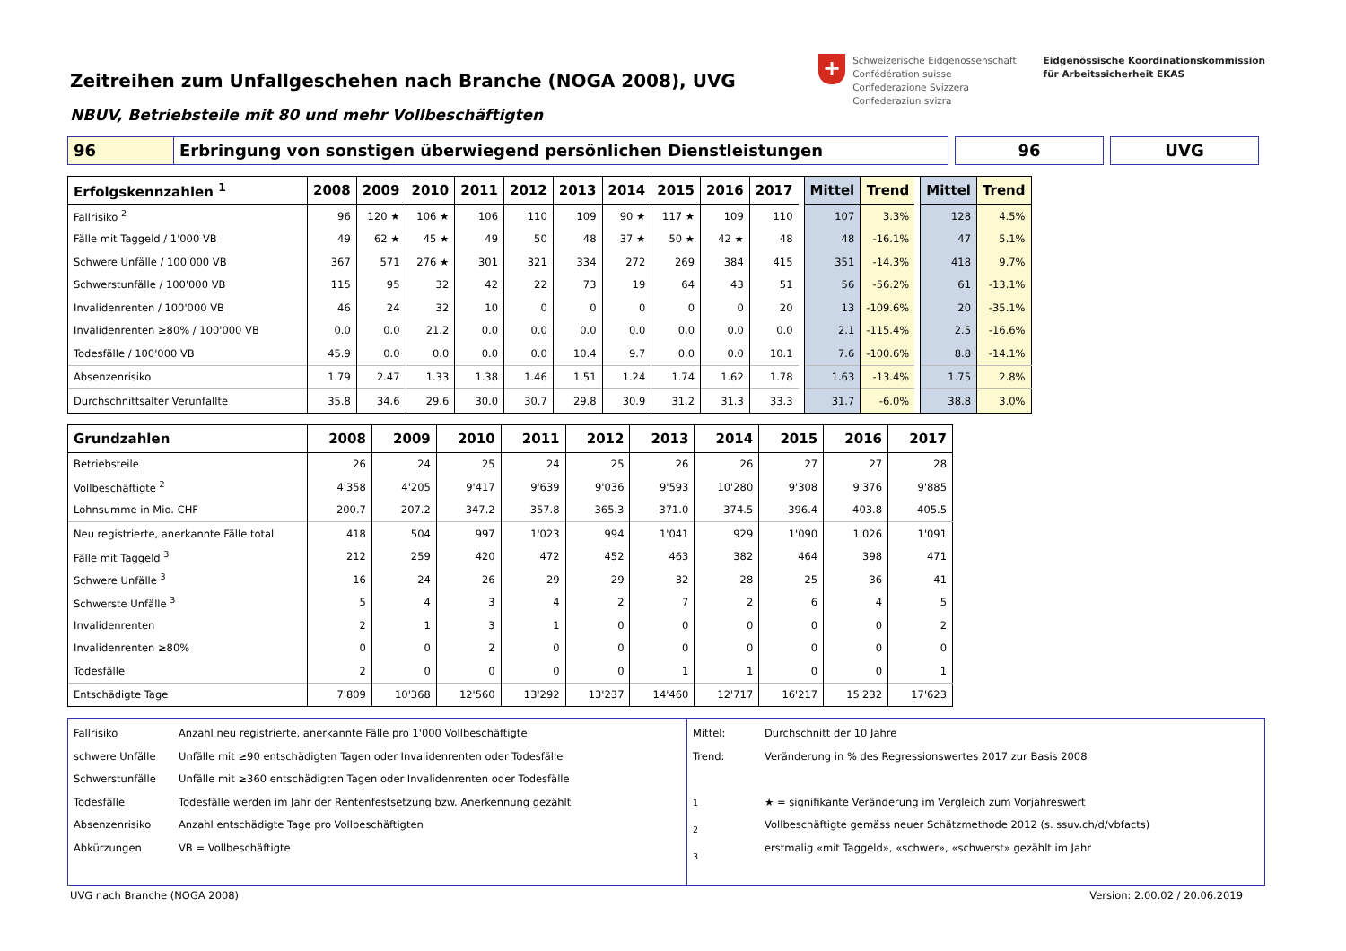Zeitreihen zum Unfallgeschehen nach Branche (NOGA 2008), UVG
NBUV, Betriebsteile mit 80 und mehr Vollbeschäftigten
+
Schweizerische Eidgenossenschaft
Confédération suisse
Confederazione Svizzera
Confederaziun svizra
Eidgenössische Koordinationskommission
für Arbeitssicherheit EKAS
96 Erbringung von sonstigen überwiegend persönlichen Dienstleistungen 96 UVG
| Erfolgskennzahlen <sup>1</sup> | 2008 | 2009 | 2010 | 2011 | 2012 | 2013 | 2014 | 2015 | 2016 | 2017 | | Mittel | Trend | | Mittel | Trend |
| Fallrisiko <sup>2</sup> | 96 | 120 ★ | 106 ★ | 106 | 110 | 109 | 90 ★ | 117 ★ | 109 | 110 | | 107 | 3.3% | | 128 | 4.5% |
| Fälle mit Taggeld / 1'000 VB | 49 | 62 ★ | 45 ★ | 49 | 50 | 48 | 37 ★ | 50 ★ | 42 ★ | 48 | | 48 | -16.1% | | 47 | 5.1% |
| Schwere Unfälle / 100'000 VB | 367 | 571 | 276 ★ | 301 | 321 | 334 | 272 | 269 | 384 | 415 | | 351 | -14.3% | | 418 | 9.7% |
| Schwerstunfälle / 100'000 VB | 115 | 95 | 32 | 42 | 22 | 73 | 19 | 64 | 43 | 51 | | 56 | -56.2% | | 61 | -13.1% |
| Invalidenrenten / 100'000 VB | 46 | 24 | 32 | 10 | 0 | 0 | 0 | 0 | 0 | 20 | | 13 | -109.6% | | 20 | -35.1% |
| Invalidenrenten ≥80% / 100'000 VB | 0.0 | 0.0 | 21.2 | 0.0 | 0.0 | 0.0 | 0.0 | 0.0 | 0.0 | 0.0 | | 2.1 | -115.4% | | 2.5 | -16.6% |
| Todesfälle / 100'000 VB | 45.9 | 0.0 | 0.0 | 0.0 | 0.0 | 10.4 | 9.7 | 0.0 | 0.0 | 10.1 | | 7.6 | -100.6% | | 8.8 | -14.1% |
| Absenzenrisiko | 1.79 | 2.47 | 1.33 | 1.38 | 1.46 | 1.51 | 1.24 | 1.74 | 1.62 | 1.78 | | 1.63 | -13.4% | | 1.75 | 2.8% |
| Durchschnittsalter Verunfallte | 35.8 | 34.6 | 29.6 | 30.0 | 30.7 | 29.8 | 30.9 | 31.2 | 31.3 | 33.3 | | 31.7 | -6.0% | | 38.8 | 3.0% |
| Grundzahlen | 2008 | 2009 | 2010 | 2011 | 2012 | 2013 | 2014 | 2015 | 2016 | 2017 |
| --- | --- | --- | --- | --- | --- | --- | --- | --- | --- | --- |
| Betriebsteile | 26 | 24 | 25 | 24 | 25 | 26 | 26 | 27 | 27 | 28 |
| Vollbeschäftigte <sup>2</sup> | 4'358 | 4'205 | 9'417 | 9'639 | 9'036 | 9'593 | 10'280 | 9'308 | 9'376 | 9'885 |
| Lohnsumme in Mio. CHF | 200.7 | 207.2 | 347.2 | 357.8 | 365.3 | 371.0 | 374.5 | 396.4 | 403.8 | 405.5 |
| Neu registrierte, anerkannte Fälle total | 418 | 504 | 997 | 1'023 | 994 | 1'041 | 929 | 1'090 | 1'026 | 1'091 |
| Fälle mit Taggeld <sup>3</sup> | 212 | 259 | 420 | 472 | 452 | 463 | 382 | 464 | 398 | 471 |
| Schwere Unfälle <sup>3</sup> | 16 | 24 | 26 | 29 | 29 | 32 | 28 | 25 | 36 | 41 |
| Schwerste Unfälle <sup>3</sup> | 5 | 4 | 3 | 4 | 2 | 7 | 2 | 6 | 4 | 5 |
| Invalidenrenten | 2 | 1 | 3 | 1 | 0 | 0 | 0 | 0 | 0 | 2 |
| Invalidenrenten ≥80% | 0 | 0 | 2 | 0 | 0 | 0 | 0 | 0 | 0 | 0 |
| Todesfälle | 2 | 0 | 0 | 0 | 0 | 1 | 1 | 0 | 0 | 1 |
| Entschädigte Tage | 7'809 | 10'368 | 12'560 | 13'292 | 13'237 | 14'460 | 12'717 | 16'217 | 15'232 | 17'623 |
Fallrisiko
schwere Unfälle
Schwerstunfälle
Todesfälle
Absenzenrisiko
Abkürzungen
Anzahl neu registrierte, anerkannte Fälle pro 1'000 Vollbeschäftigte
Unfälle mit ≥90 entschädigten Tagen oder Invalidenrenten oder Todesfälle
Unfälle mit ≥360 entschädigten Tagen oder Invalidenrenten oder Todesfälle
Todesfälle werden im Jahr der Rentenfestsetzung bzw. Anerkennung gezählt
Anzahl entschädigte Tage pro Vollbeschäftigten
VB = Vollbeschäftigte
Mittel:
Trend:
<sup>1</sup>
<sup>2</sup>
<sup>3</sup>
Durchschnitt der 10 Jahre
Veränderung in % des Regressionswertes 2017 zur Basis 2008
★ = signifikante Veränderung im Vergleich zum Vorjahreswert
Vollbeschäftigte gemäss neuer Schätzmethode 2012 (s. ssuv.ch/d/vbfacts)
erstmalig «mit Taggeld», «schwer», «schwerst» gezählt im Jahr
UVG nach Branche (NOGA 2008) Version: 2.00.02 / 20.06.2019